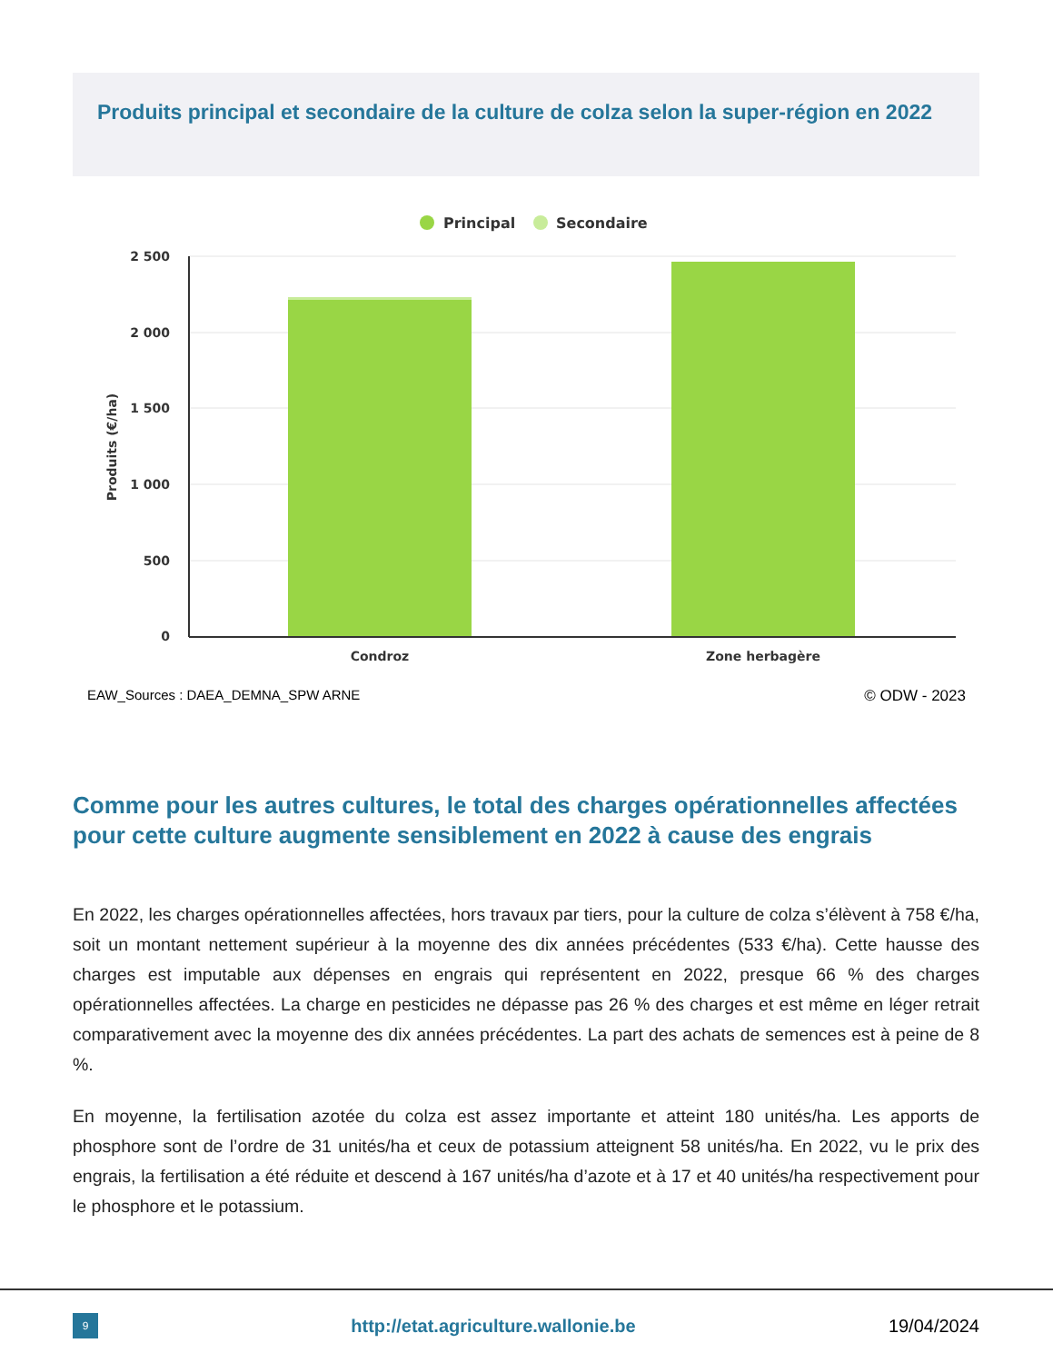Produits principal et secondaire de la culture de colza selon la super-région en 2022
Principal
Secondaire
2 500
2 000
1 500
1 000
500
0
Condroz
Zone herbagère
Produits (€/ha)
EAW_Sources : DAEA_DEMNA_SPW ARNE
© ODW - 2023
Comme pour les autres cultures, le total des charges opérationnelles affectées pour cette culture augmente sensiblement en 2022 à cause des engrais
En 2022, les charges opérationnelles affectées, hors travaux par tiers, pour la culture de colza s’élèvent à 758 €/ha, soit un montant nettement supérieur à la moyenne des dix années précédentes (533 €/ha). Cette hausse des charges est imputable aux dépenses en engrais qui représentent en 2022, presque 66 % des charges opérationnelles affectées. La charge en pesticides ne dépasse pas 26 % des charges et est même en léger retrait comparativement avec la moyenne des dix années précédentes. La part des achats de semences est à peine de 8 %.
En moyenne, la fertilisation azotée du colza est assez importante et atteint 180 unités/ha. Les apports de phosphore sont de l’ordre de 31 unités/ha et ceux de potassium atteignent 58 unités/ha. En 2022, vu le prix des engrais, la fertilisation a été réduite et descend à 167 unités/ha d’azote et à 17 et 40 unités/ha respectivement pour le phosphore et le potassium.
9
http://etat.agriculture.wallonie.be
19/04/2024